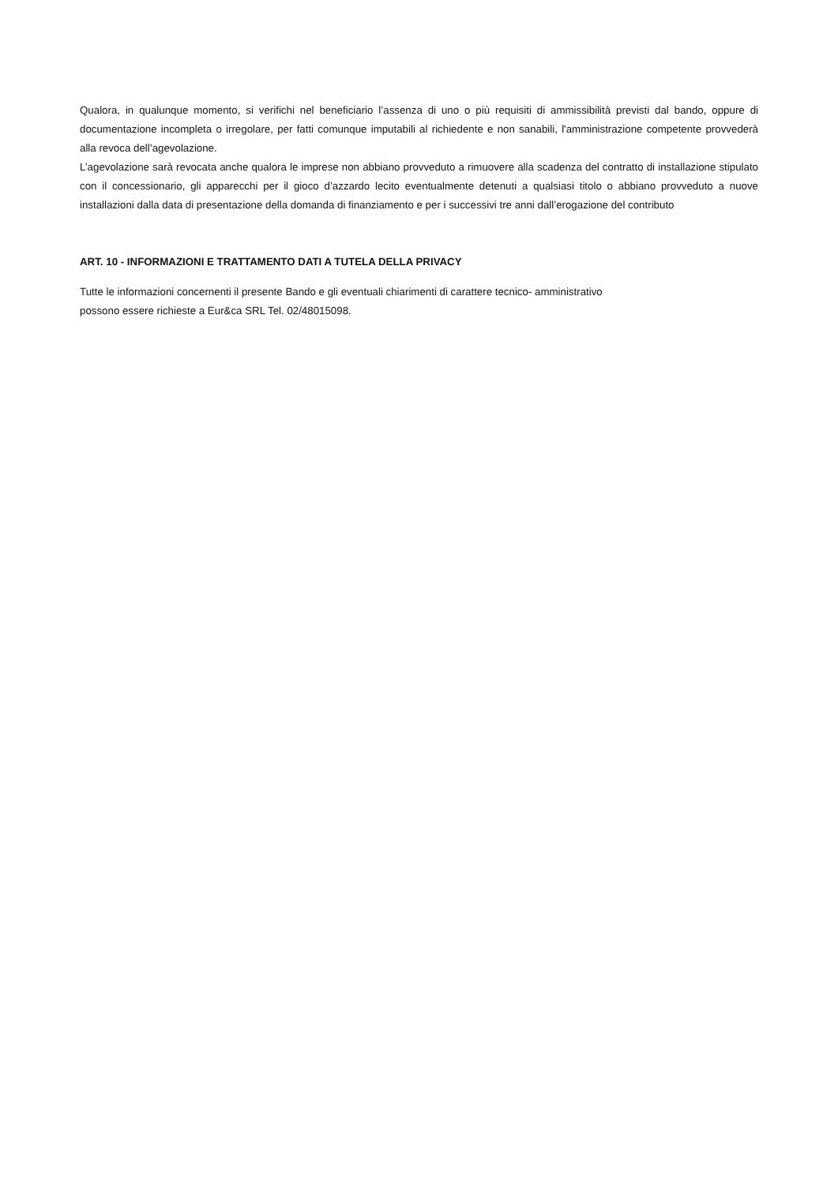Qualora, in qualunque momento, si verifichi nel beneficiario l’assenza di uno o più requisiti di ammissibilità previsti dal bando, oppure di documentazione incompleta o irregolare, per fatti comunque imputabili al richiedente e non sanabili, l'amministrazione competente provvederà alla revoca dell’agevolazione.
L’agevolazione sarà revocata anche qualora le imprese non abbiano provveduto a rimuovere alla scadenza del contratto di installazione stipulato con il concessionario, gli apparecchi per il gioco d’azzardo lecito eventualmente detenuti a qualsiasi titolo o abbiano provveduto a nuove installazioni dalla data di presentazione della domanda di finanziamento e per i successivi tre anni dall’erogazione del contributo
ART. 10 - INFORMAZIONI E TRATTAMENTO DATI A TUTELA DELLA PRIVACY
Tutte le informazioni concernenti il presente Bando e gli eventuali chiarimenti di carattere tecnico- amministrativo
possono essere richieste a Eur&ca SRL Tel. 02/48015098.